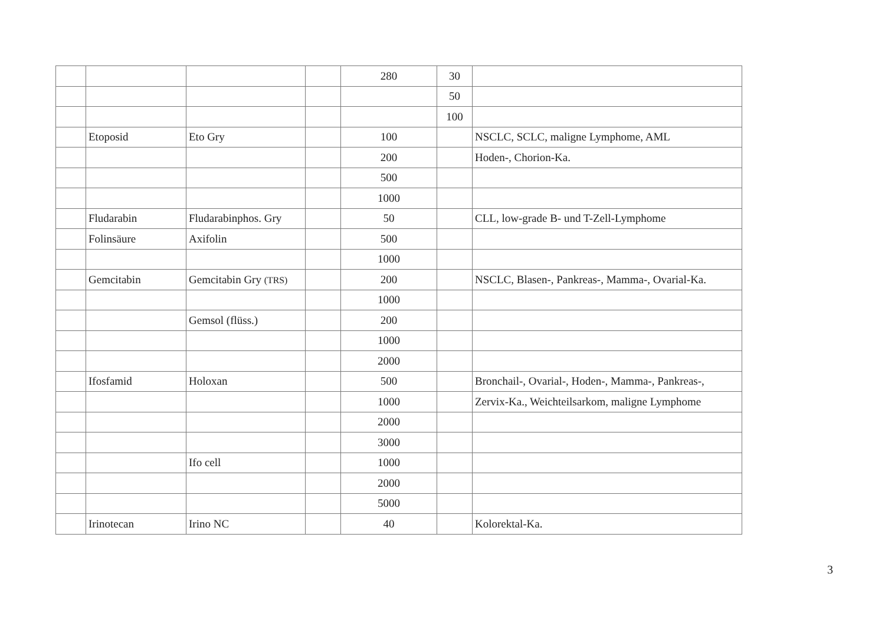| | | | | 280 | 30 | |
| | | | | | 50 | |
| | | | | | 100 | |
| | Etoposid | Eto Gry | | 100 | | NSCLC, SCLC, maligne Lymphome, AML |
| | | | | 200 | | Hoden-, Chorion-Ka. |
| | | | | 500 | | |
| | | | | 1000 | | |
| | Fludarabin | Fludarabinphos. Gry | | 50 | | CLL, low-grade B- und T-Zell-Lymphome |
| | Folinsäure | Axifolin | | 500 | | |
| | | | | 1000 | | |
| | Gemcitabin | Gemcitabin Gry (TRS) | | 200 | | NSCLC, Blasen-, Pankreas-, Mamma-, Ovarial-Ka. |
| | | | | 1000 | | |
| | | Gemsol (flüss.) | | 200 | | |
| | | | | 1000 | | |
| | | | | 2000 | | |
| | Ifosfamid | Holoxan | | 500 | | Bronchail-, Ovarial-, Hoden-, Mamma-, Pankreas-, |
| | | | | 1000 | | Zervix-Ka., Weichteilsarkom, maligne Lymphome |
| | | | | 2000 | | |
| | | | | 3000 | | |
| | | Ifo cell | | 1000 | | |
| | | | | 2000 | | |
| | | | | 5000 | | |
| | Irinotecan | Irino NC | | 40 | | Kolorektal-Ka. |
3